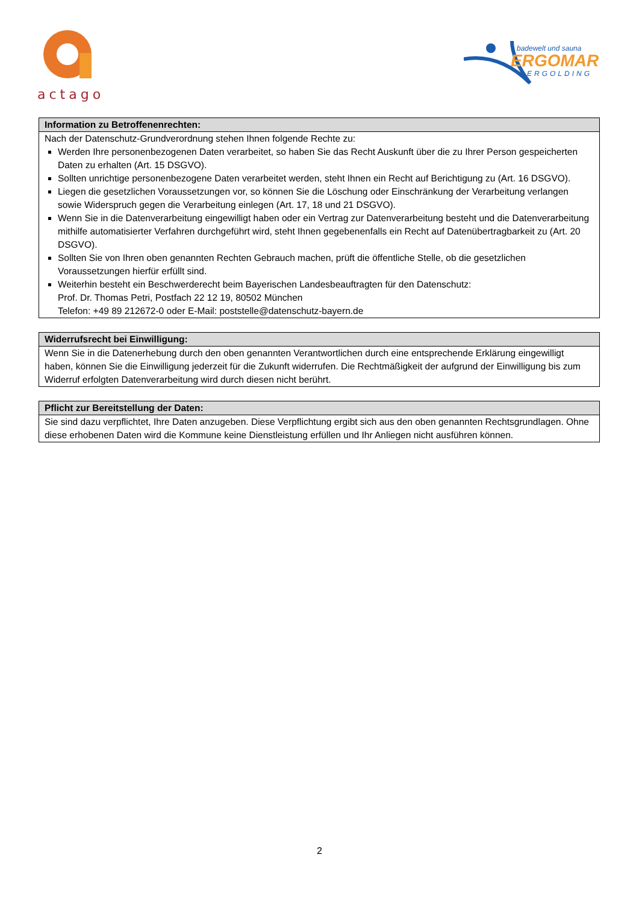actago
badewelt und sauna
ERGOMAR
ERGOLDING
| Information zu Betroffenenrechten: |
| --- |
| Nach der Datenschutz-Grundverordnung stehen Ihnen folgende Rechte zu: Werden Ihre personenbezogenen Daten verarbeitet, so haben Sie das Recht Auskunft über die zu Ihrer Person gespeicherten Daten zu erhalten (Art. 15 DSGVO). Sollten unrichtige personenbezogene Daten verarbeitet werden, steht Ihnen ein Recht auf Berichtigung zu (Art. 16 DSGVO). Liegen die gesetzlichen Voraussetzungen vor, so können Sie die Löschung oder Einschränkung der Verarbeitung verlangen sowie Widerspruch gegen die Verarbeitung einlegen (Art. 17, 18 und 21 DSGVO). Wenn Sie in die Datenverarbeitung eingewilligt haben oder ein Vertrag zur Datenverarbeitung besteht und die Datenverarbeitung mithilfe automatisierter Verfahren durchgeführt wird, steht Ihnen gegebenenfalls ein Recht auf Datenübertragbarkeit zu (Art. 20 DSGVO). Sollten Sie von Ihren oben genannten Rechten Gebrauch machen, prüft die öffentliche Stelle, ob die gesetzlichen Voraussetzungen hierfür erfüllt sind. Weiterhin besteht ein Beschwerderecht beim Bayerischen Landesbeauftragten für den Datenschutz: Prof. Dr. Thomas Petri, Postfach 22 12 19, 80502 München Telefon: +49 89 212672-0 oder E-Mail: poststelle@datenschutz-bayern.de |
| Widerrufsrecht bei Einwilligung: |
| --- |
| Wenn Sie in die Datenerhebung durch den oben genannten Verantwortlichen durch eine entsprechende Erklärung eingewilligt haben, können Sie die Einwilligung jederzeit für die Zukunft widerrufen. Die Rechtmäßigkeit der aufgrund der Einwilligung bis zum Widerruf erfolgten Datenverarbeitung wird durch diesen nicht berührt. |
| Pflicht zur Bereitstellung der Daten: |
| --- |
| Sie sind dazu verpflichtet, Ihre Daten anzugeben. Diese Verpflichtung ergibt sich aus den oben genannten Rechtsgrundlagen. Ohne diese erhobenen Daten wird die Kommune keine Dienstleistung erfüllen und Ihr Anliegen nicht ausführen können. |
2